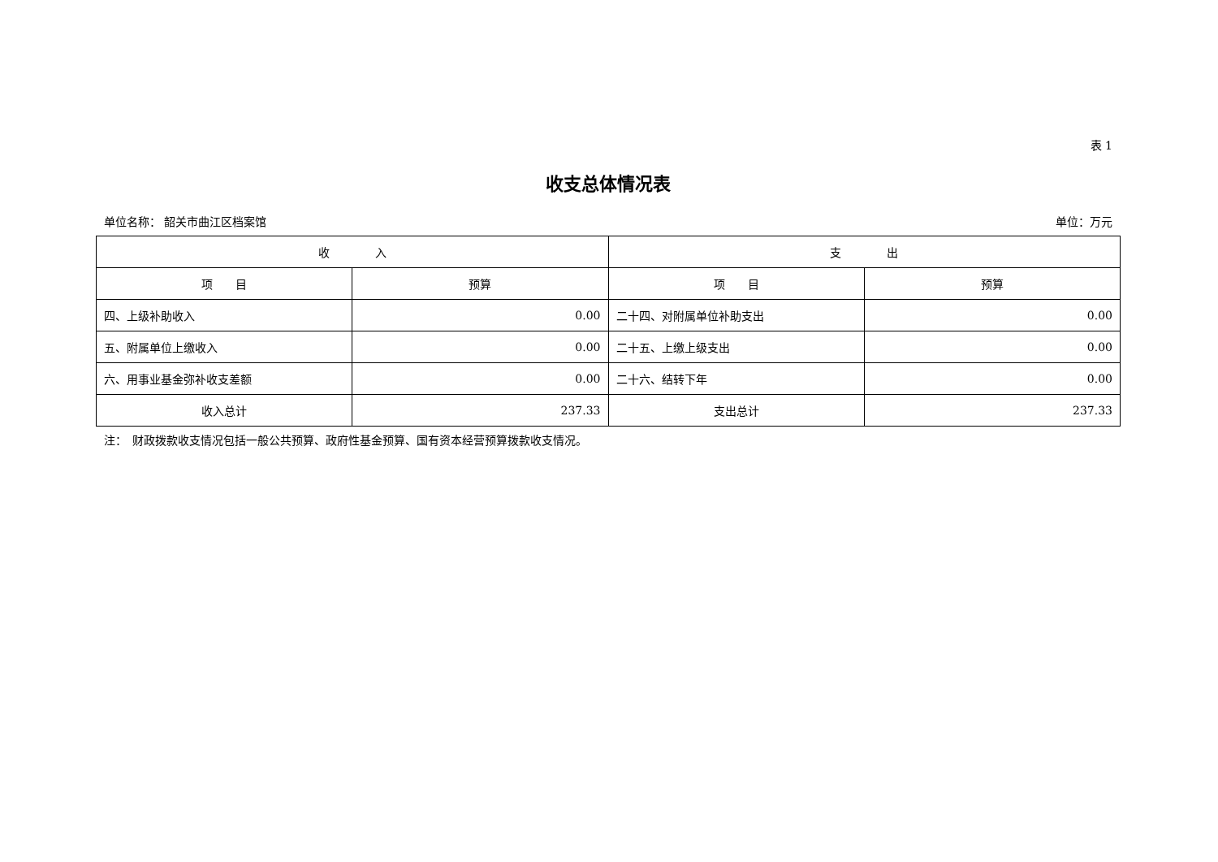表 1
收支总体情况表
单位名称： 韶关市曲江区档案馆 单位：万元
| 收 入 | | 支 出 | |
| --- | --- | --- | --- |
| 项 目 | 预算 | 项 目 | 预算 |
| 四、上级补助收入 | 0.00 | 二十四、对附属单位补助支出 | 0.00 |
| 五、附属单位上缴收入 | 0.00 | 二十五、上缴上级支出 | 0.00 |
| 六、用事业基金弥补收支差额 | 0.00 | 二十六、结转下年 | 0.00 |
| 收入总计 | 237.33 | 支出总计 | 237.33 |
注：　财政拨款收支情况包括一般公共预算、政府性基金预算、国有资本经营预算拨款收支情况。